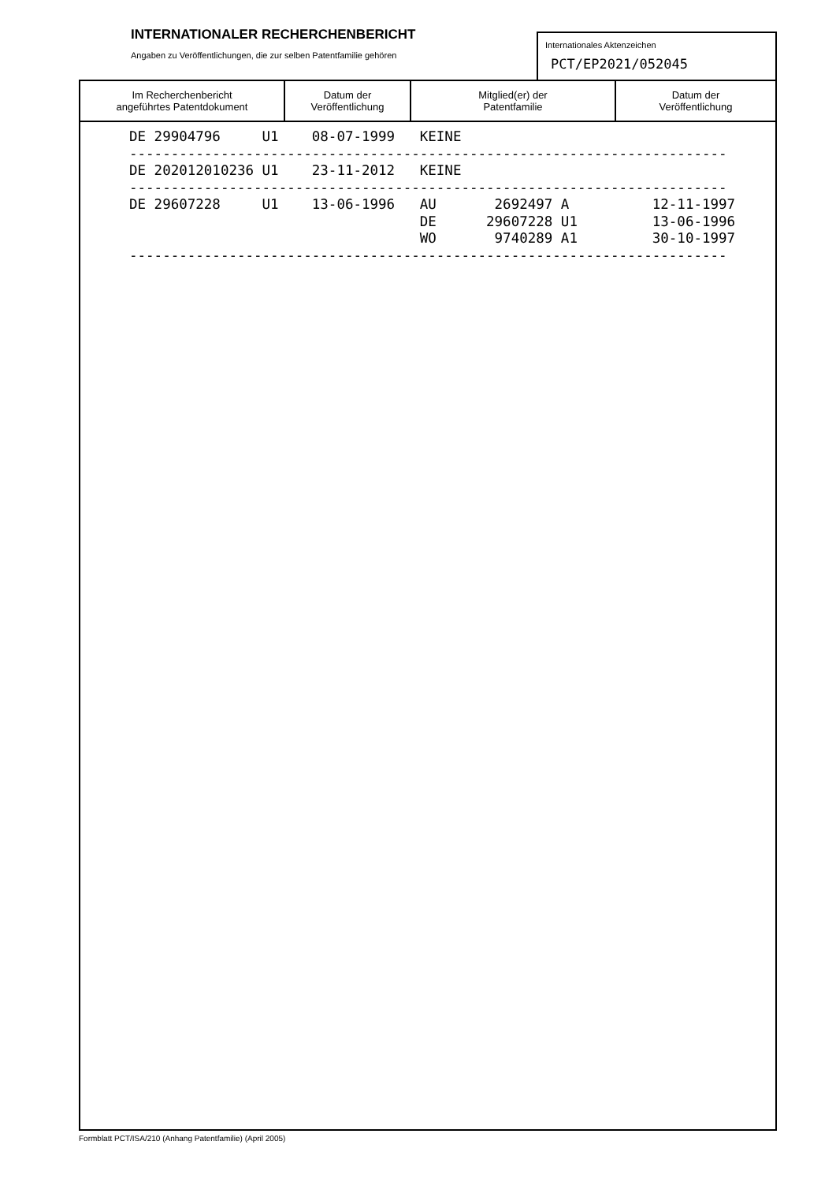INTERNATIONALER RECHERCHENBERICHT
Angaben zu Veröffentlichungen, die zur selben Patentfamilie gehören
Internationales Aktenzeichen
PCT/EP2021/052045
| Im Recherchenbericht angeführtes Patentdokument | Datum der Veröffentlichung | Mitglied(er) der Patentfamilie | Datum der Veröffentlichung |
| --- | --- | --- | --- |
| DE 29904796 U1 08-07-1999 KEINE ------------------------------------------------------------------------ DE 202012010236 U1 23-11-2012 KEINE ------------------------------------------------------------------------ DE 29607228 U1 13-06-1996 AU 2692497 A 12-11-1997 DE 29607228 U1 13-06-1996 WO 9740289 A1 30-10-1997 ------------------------------------------------------------------------ | | | |
Formblatt PCT/ISA/210 (Anhang Patentfamilie) (April 2005)